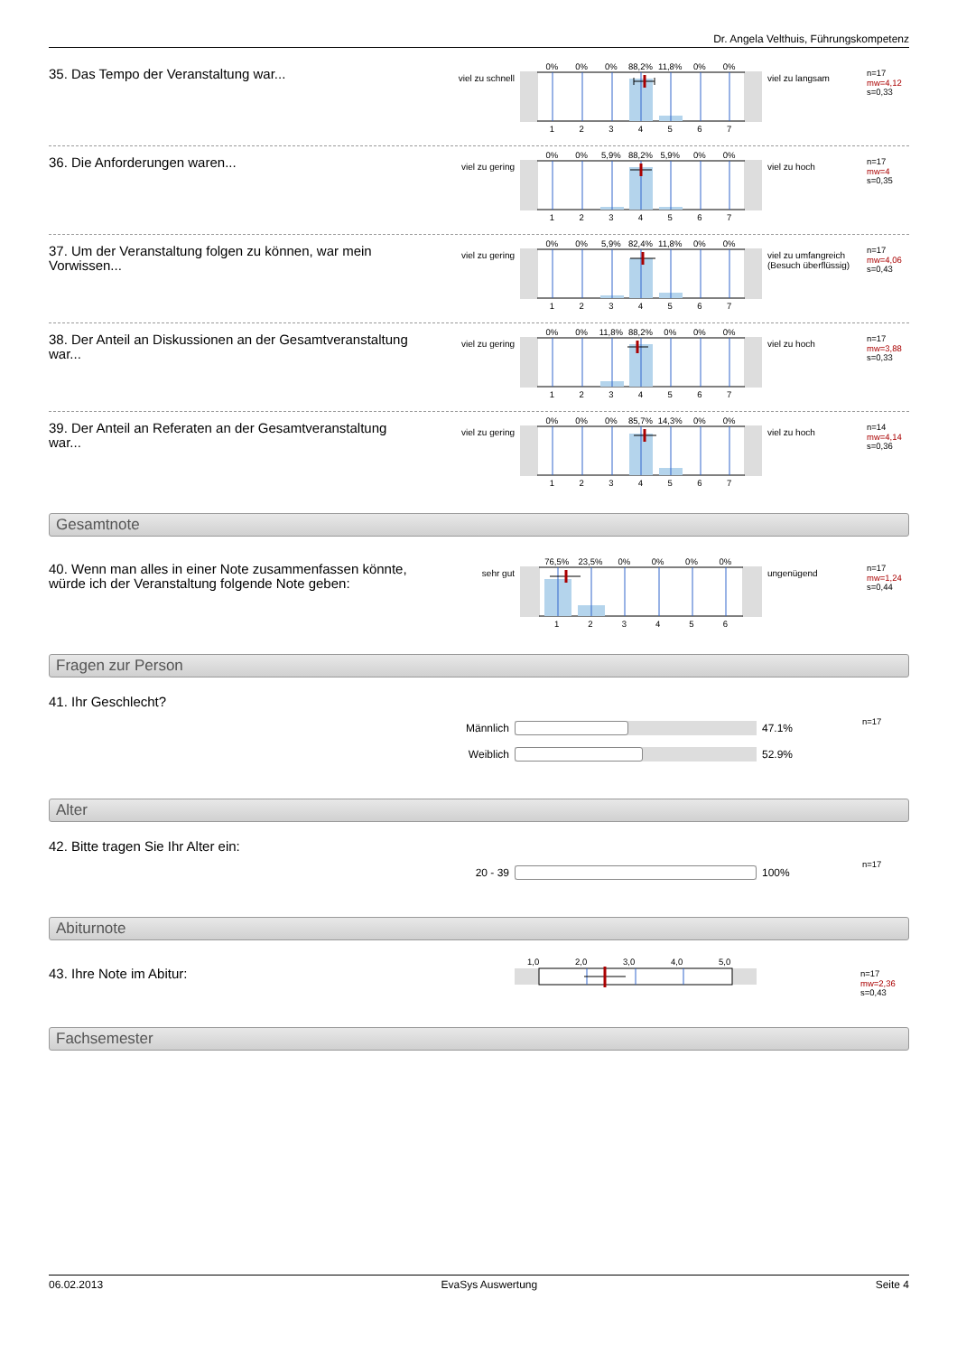Dr. Angela Velthuis, Führungskompetenz
35. Das Tempo der Veranstaltung war...
viel zu schnell
0% 0% 0% 88,2% 11,8% 0% 0%
1234567
viel zu langsam
n=17
mw=4,12
s=0,33
36. Die Anforderungen waren...
viel zu gering
0% 0% 5,9% 88,2% 5,9% 0% 0%
1234567
viel zu hoch
n=17
mw=4
s=0,35
37. Um der Veranstaltung folgen zu können, war mein Vorwissen...
viel zu gering
0% 0% 5,9% 82,4% 11,8% 0% 0%
1234567
viel zu umfangreich (Besuch überflüssig)
n=17
mw=4,06
s=0,43
38. Der Anteil an Diskussionen an der Gesamtveranstaltung war...
viel zu gering
0% 0% 11,8% 88,2% 0% 0% 0%
1234567
viel zu hoch
n=17
mw=3,88
s=0,33
39. Der Anteil an Referaten an der Gesamtveranstaltung war...
viel zu gering
0% 0% 0% 85,7% 14,3% 0% 0%
1234567
viel zu hoch
n=14
mw=4,14
s=0,36
Gesamtnote
40. Wenn man alles in einer Note zusammenfassen könnte, würde ich der Veranstaltung folgende Note geben:
sehr gut
76,5% 23,5% 0% 0% 0% 0%
123456
ungenügend
n=17
mw=1,24
s=0,44
Fragen zur Person
41. Ihr Geschlecht?
n=17
Männlich 47.1%
Weiblich 52.9%
Alter
42. Bitte tragen Sie Ihr Alter ein:
n=17
20 - 39 100%
Abiturnote
43. Ihre Note im Abitur:
1,0 2,0 3,0 4,0 5,0
n=17
mw=2,36
s=0,43
Fachsemester
06.02.2013 EvaSys Auswertung Seite 4